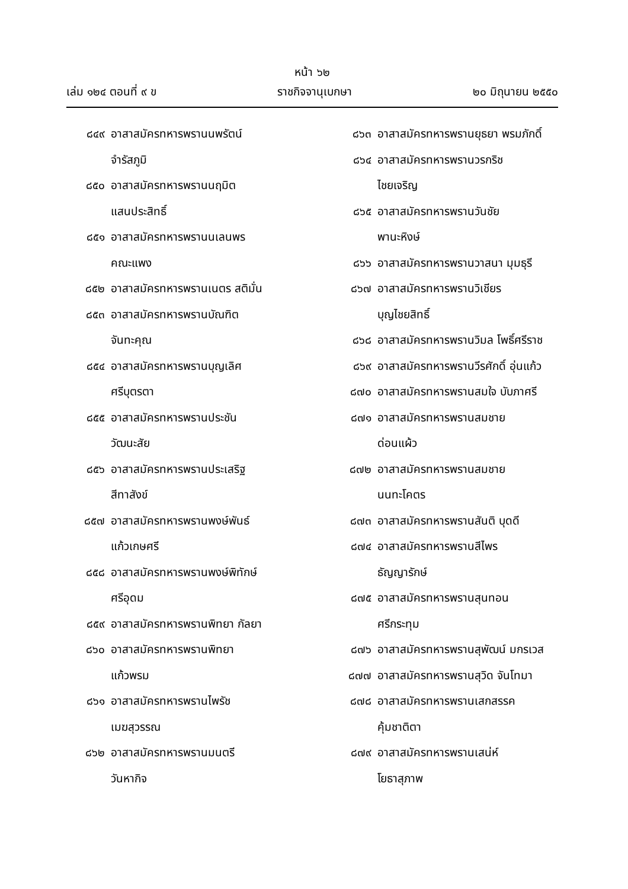หน้า ๖๒
เล่ม ๑๒๔ ตอนที่ ๙ ข ราชกิจจานุเบกษา ๒๐ มิถุนายน ๒๕๕๐
๘๔๙ อาสาสมัครทหารพรานนพรัตน์
จำรัสภูมิ
๘๕๐ อาสาสมัครทหารพรานนฤมิต
แสนประสิทธิ์
๘๕๑ อาสาสมัครทหารพรานนเลนพร
คณะแพง
๘๕๒ อาสาสมัครทหารพรานเนตร สติมั่น
๘๕๓ อาสาสมัครทหารพรานบัณฑิต
จันทะคุณ
๘๕๔ อาสาสมัครทหารพรานบุญเลิศ
ศรีบุตรตา
๘๕๕ อาสาสมัครทหารพรานประชัน
วัฒนะสัย
๘๕๖ อาสาสมัครทหารพรานประเสริฐ
สีทาสังข์
๘๕๗ อาสาสมัครทหารพรานพงษ์พันธ์
แก้วเกษศรี
๘๕๘ อาสาสมัครทหารพรานพงษ์พิทักษ์
ศรีอุดม
๘๕๙ อาสาสมัครทหารพรานพิทยา กัลยา
๘๖๐ อาสาสมัครทหารพรานพิทยา
แก้วพรม
๘๖๑ อาสาสมัครทหารพรานไพรัช
เมฆสุวรรณ
๘๖๒ อาสาสมัครทหารพรานมนตรี
วันหากิจ
๘๖๓ อาสาสมัครทหารพรานยุธยา พรมภักดิ์
๘๖๔ อาสาสมัครทหารพรานวรกริช
ไชยเจริญ
๘๖๕ อาสาสมัครทหารพรานวันชัย
พานะหิงษ์
๘๖๖ อาสาสมัครทหารพรานวาสนา มุมธุรี
๘๖๗ อาสาสมัครทหารพรานวิเชียร
บุญไชยสิทธิ์
๘๖๘ อาสาสมัครทหารพรานวิมล โพธิ์ศรีราช
๘๖๙ อาสาสมัครทหารพรานวีรศักดิ์ อุ่นแก้ว
๘๗๐ อาสาสมัครทหารพรานสมใจ บับภาศรี
๘๗๑ อาสาสมัครทหารพรานสมชาย
ด่อนแผ้ว
๘๗๒ อาสาสมัครทหารพรานสมชาย
นนทะโคตร
๘๗๓ อาสาสมัครทหารพรานสันติ บุดดี
๘๗๔ อาสาสมัครทหารพรานสีไพร
ธัญญารักษ์
๘๗๕ อาสาสมัครทหารพรานสุนทอน
ศรีกระทุม
๘๗๖ อาสาสมัครทหารพรานสุพัฒน์ มกรเวส
๘๗๗ อาสาสมัครทหารพรานสุวิด จันโทมา
๘๗๘ อาสาสมัครทหารพรานเสกสรรค
คุ้มชาติตา
๘๗๙ อาสาสมัครทหารพรานเสน่ห์
โยธาสุภาพ